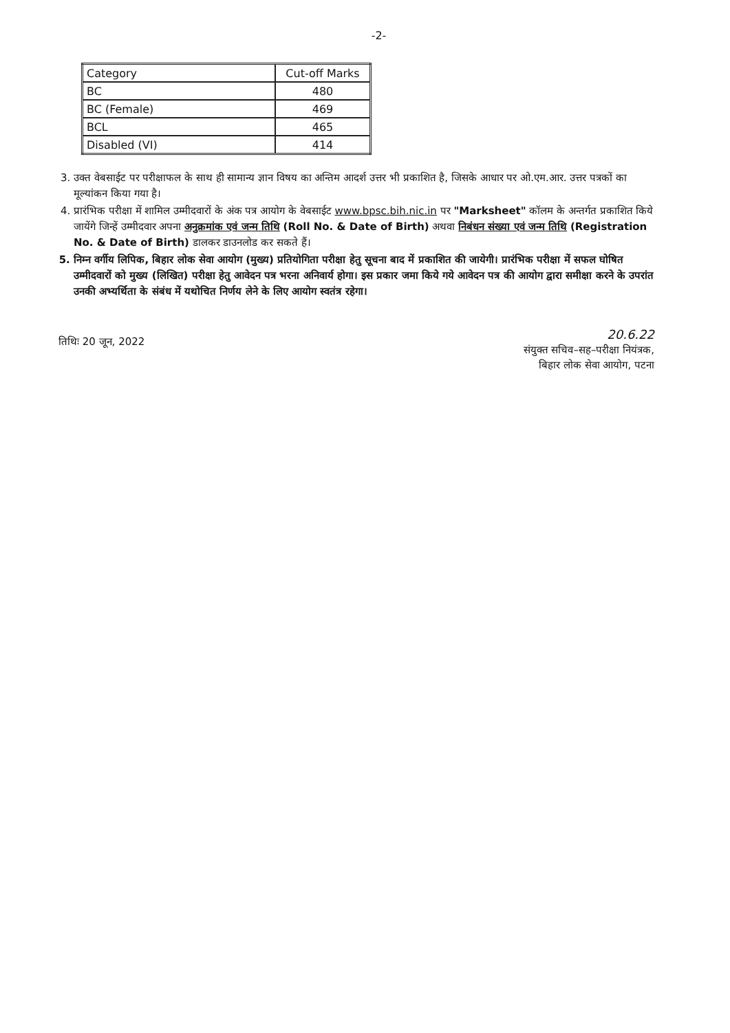-2-
| Category | Cut-off Marks |
| --- | --- |
| BC | 480 |
| BC (Female) | 469 |
| BCL | 465 |
| Disabled (VI) | 414 |
3. उक्त वेबसाईट पर परीक्षाफल के साथ ही सामान्य ज्ञान विषय का अन्तिम आदर्श उत्तर भी प्रकाशित है, जिसके आधार पर ओ.एम.आर. उत्तर पत्रकों का मूल्यांकन किया गया है।
4. प्रारंभिक परीक्षा में शामिल उम्मीदवारों के अंक पत्र आयोग के वेबसाईट www.bpsc.bih.nic.in पर "Marksheet" कॉलम के अन्तर्गत प्रकाशित किये जायेंगे जिन्हें उम्मीदवार अपना अनुक्रमांक एवं जन्म तिथि (Roll No. & Date of Birth) अथवा निबंधन संख्या एवं जन्म तिथि (Registration No. & Date of Birth) डालकर डाउनलोड कर सकते हैं।
5. निम्न वर्गीय लिपिक, बिहार लोक सेवा आयोग (मुख्य) प्रतियोगिता परीक्षा हेतु सूचना बाद में प्रकाशित की जायेगी। प्रारंभिक परीक्षा में सफल घोषित उम्मीदवारों को मुख्य (लिखित) परीक्षा हेतु आवेदन पत्र भरना अनिवार्य होगा। इस प्रकार जमा किये गये आवेदन पत्र की आयोग द्वारा समीक्षा करने के उपरांत उनकी अभ्यर्थिता के संबंध में यथोचित निर्णय लेने के लिए आयोग स्वतंत्र रहेगा।
तिथिः 20 जून, 2022
20.6.22
संयुक्त सचिव–सह–परीक्षा नियंत्रक,
बिहार लोक सेवा आयोग, पटना